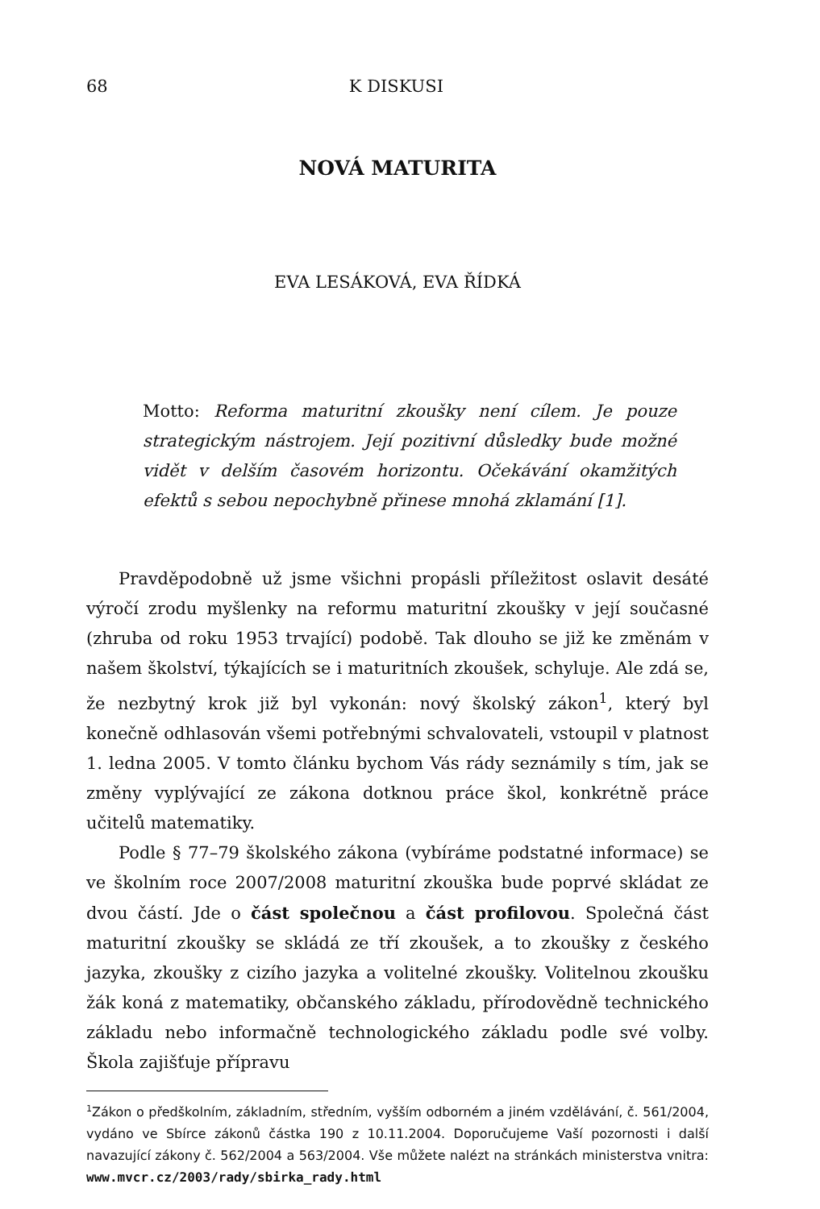68 K DISKUSI
NOVÁ MATURITA
EVA LESÁKOVÁ, EVA ŘÍDKÁ
Motto: Reforma maturitní zkoušky není cílem. Je pouze strategickým nástrojem. Její pozitivní důsledky bude možné vidět v delším časovém horizontu. Očekávání okamžitých efektů s sebou nepochybně přinese mnohá zklamání [1].
Pravděpodobně už jsme všichni propásli příležitost oslavit desáté výročí zrodu myšlenky na reformu maturitní zkoušky v její současné (zhruba od roku 1953 trvající) podobě. Tak dlouho se již ke změnám v našem školství, týkajících se i maturitních zkoušek, schyluje. Ale zdá se, že nezbytný krok již byl vykonán: nový školský zákon<sup>1</sup>, který byl konečně odhlasován všemi potřebnými schvalovateli, vstoupil v platnost 1. ledna 2005. V tomto článku bychom Vás rády seznámily s tím, jak se změny vyplývající ze zákona dotknou práce škol, konkrétně práce učitelů matematiky.
Podle § 77–79 školského zákona (vybíráme podstatné informace) se ve školním roce 2007/2008 maturitní zkouška bude poprvé skládat ze dvou částí. Jde o část společnou a část profilovou. Společná část maturitní zkoušky se skládá ze tří zkoušek, a to zkoušky z českého jazyka, zkoušky z cizího jazyka a volitelné zkoušky. Volitelnou zkoušku žák koná z matematiky, občanského základu, přírodovědně technického základu nebo informačně technologického základu podle své volby. Škola zajišťuje přípravu
<sup>1</sup> Zákon o předškolním, základním, středním, vyšším odborném a jiném vzdělávání, č. 561/2004, vydáno ve Sbírce zákonů částka 190 z 10.11.2004. Doporučujeme Vaší pozornosti i další navazující zákony č. 562/2004 a 563/2004. Vše můžete nalézt na stránkách ministerstva vnitra: www.mvcr.cz/2003/rady/sbirka_rady.html